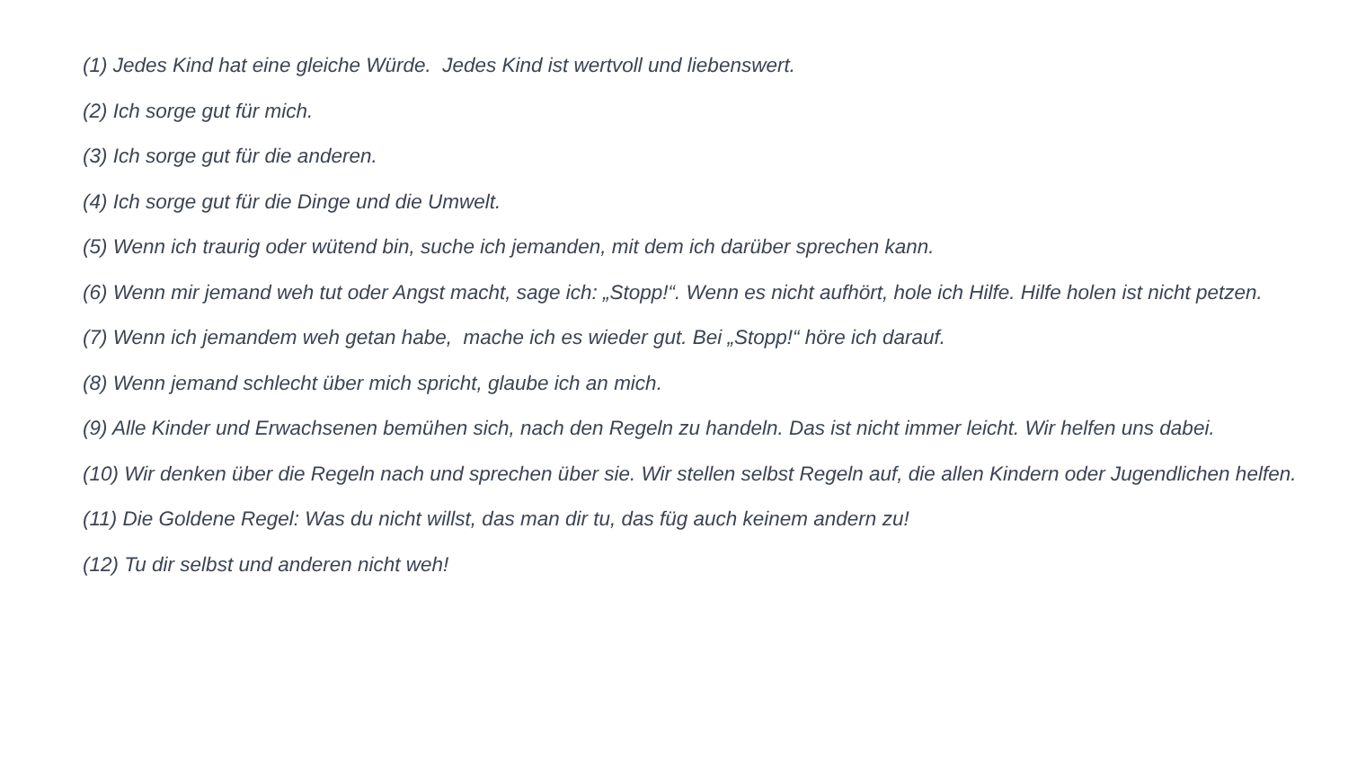(1) Jedes Kind hat eine gleiche Würde. Jedes Kind ist wertvoll und liebenswert.
(2) Ich sorge gut für mich.
(3) Ich sorge gut für die anderen.
(4) Ich sorge gut für die Dinge und die Umwelt.
(5) Wenn ich traurig oder wütend bin, suche ich jemanden, mit dem ich darüber sprechen kann.
(6) Wenn mir jemand weh tut oder Angst macht, sage ich: „Stopp!“. Wenn es nicht aufhört, hole ich Hilfe. Hilfe holen ist nicht petzen.
(7) Wenn ich jemandem weh getan habe, mache ich es wieder gut. Bei „Stopp!“ höre ich darauf.
(8) Wenn jemand schlecht über mich spricht, glaube ich an mich.
(9) Alle Kinder und Erwachsenen bemühen sich, nach den Regeln zu handeln. Das ist nicht immer leicht. Wir helfen uns dabei.
(10) Wir denken über die Regeln nach und sprechen über sie. Wir stellen selbst Regeln auf, die allen Kindern oder Jugendlichen helfen.
(11) Die Goldene Regel: Was du nicht willst, das man dir tu, das füg auch keinem andern zu!
(12) Tu dir selbst und anderen nicht weh!